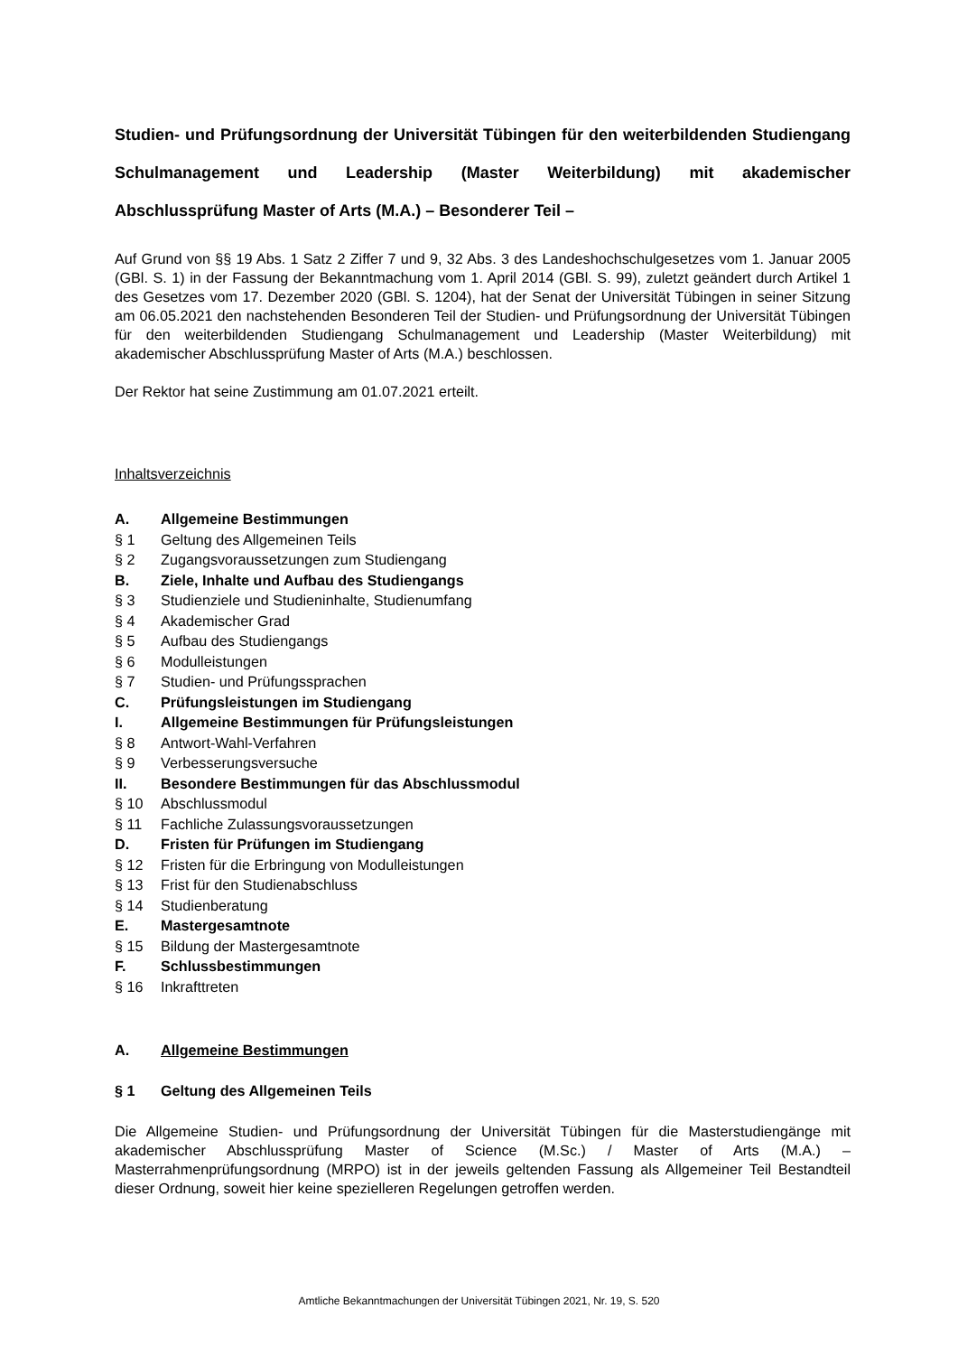Studien- und Prüfungsordnung der Universität Tübingen für den weiterbildenden Studiengang Schulmanagement und Leadership (Master Weiterbildung) mit akademischer Abschlussprüfung Master of Arts (M.A.) – Besonderer Teil –
Auf Grund von §§ 19 Abs. 1 Satz 2 Ziffer 7 und 9, 32 Abs. 3 des Landeshochschulgesetzes vom 1. Januar 2005 (GBl. S. 1) in der Fassung der Bekanntmachung vom 1. April 2014 (GBl. S. 99), zuletzt geändert durch Artikel 1 des Gesetzes vom 17. Dezember 2020 (GBl. S. 1204), hat der Senat der Universität Tübingen in seiner Sitzung am 06.05.2021 den nachstehenden Besonderen Teil der Studien- und Prüfungsordnung der Universität Tübingen für den weiterbildenden Studiengang Schulmanagement und Leadership (Master Weiterbildung) mit akademischer Abschlussprüfung Master of Arts (M.A.) beschlossen.
Der Rektor hat seine Zustimmung am 01.07.2021 erteilt.
Inhaltsverzeichnis
A. Allgemeine Bestimmungen
§ 1 Geltung des Allgemeinen Teils
§ 2 Zugangsvoraussetzungen zum Studiengang
B. Ziele, Inhalte und Aufbau des Studiengangs
§ 3 Studienziele und Studieninhalte, Studienumfang
§ 4 Akademischer Grad
§ 5 Aufbau des Studiengangs
§ 6 Modulleistungen
§ 7 Studien- und Prüfungssprachen
C. Prüfungsleistungen im Studiengang
I. Allgemeine Bestimmungen für Prüfungsleistungen
§ 8 Antwort-Wahl-Verfahren
§ 9 Verbesserungsversuche
II. Besondere Bestimmungen für das Abschlussmodul
§ 10 Abschlussmodul
§ 11 Fachliche Zulassungsvoraussetzungen
D. Fristen für Prüfungen im Studiengang
§ 12 Fristen für die Erbringung von Modulleistungen
§ 13 Frist für den Studienabschluss
§ 14 Studienberatung
E. Mastergesamtnote
§ 15 Bildung der Mastergesamtnote
F. Schlussbestimmungen
§ 16 Inkrafttreten
A. Allgemeine Bestimmungen
§ 1 Geltung des Allgemeinen Teils
Die Allgemeine Studien- und Prüfungsordnung der Universität Tübingen für die Masterstudiengänge mit akademischer Abschlussprüfung Master of Science (M.Sc.) / Master of Arts (M.A.) – Masterrahmenprüfungsordnung (MRPO) ist in der jeweils geltenden Fassung als Allgemeiner Teil Bestandteil dieser Ordnung, soweit hier keine spezielleren Regelungen getroffen werden.
Amtliche Bekanntmachungen der Universität Tübingen 2021, Nr. 19, S. 520